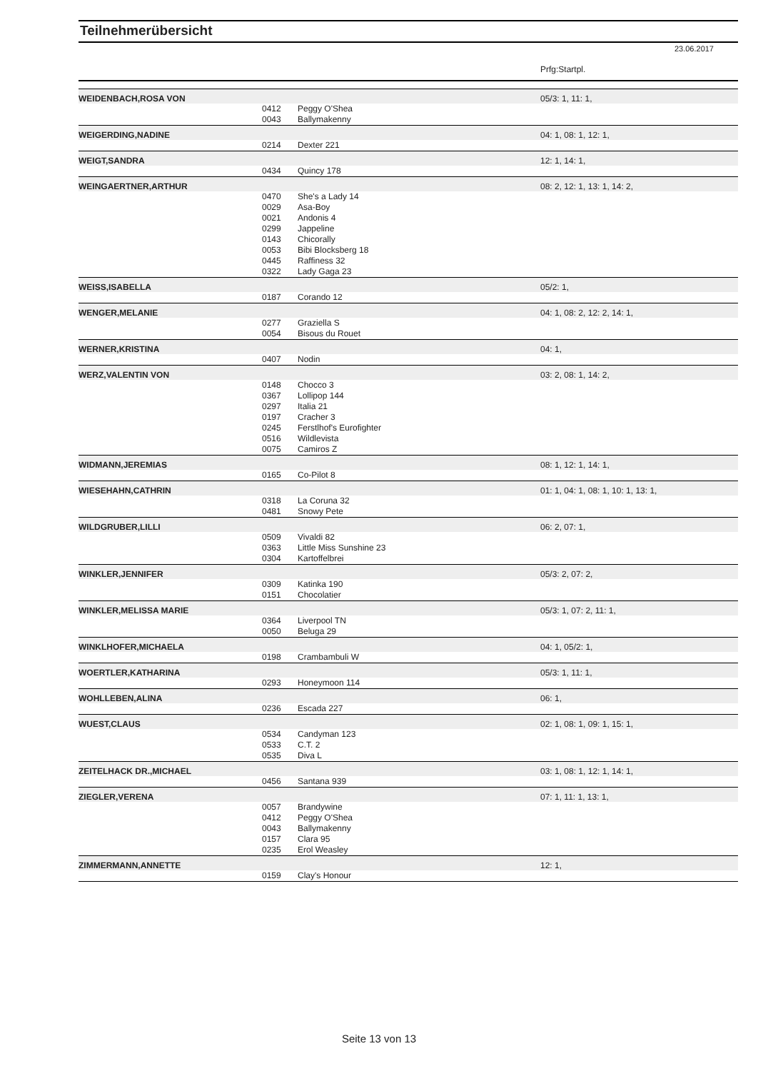Teilnehmerübersicht
23.06.2017
| | | | Prfg:Startpl. |
| WEIDENBACH,ROSA VON | | | 05/3: 1, 11: 1, |
| | 0412 | Peggy O'Shea | |
| | 0043 | Ballymakenny | |
| WEIGERDING,NADINE | | | 04: 1, 08: 1, 12: 1, |
| | 0214 | Dexter 221 | |
| WEIGT,SANDRA | | | 12: 1, 14: 1, |
| | 0434 | Quincy 178 | |
| WEINGAERTNER,ARTHUR | | | 08: 2, 12: 1, 13: 1, 14: 2, |
| | 0470 | She's a Lady 14 | |
| | 0029 | Asa-Boy | |
| | 0021 | Andonis 4 | |
| | 0299 | Jappeline | |
| | 0143 | Chicorally | |
| | 0053 | Bibi Blocksberg 18 | |
| | 0445 | Raffiness 32 | |
| | 0322 | Lady Gaga 23 | |
| WEISS,ISABELLA | | | 05/2: 1, |
| | 0187 | Corando 12 | |
| WENGER,MELANIE | | | 04: 1, 08: 2, 12: 2, 14: 1, |
| | 0277 | Graziella S | |
| | 0054 | Bisous du Rouet | |
| WERNER,KRISTINA | | | 04: 1, |
| | 0407 | Nodin | |
| WERZ,VALENTIN VON | | | 03: 2, 08: 1, 14: 2, |
| | 0148 | Chocco 3 | |
| | 0367 | Lollipop 144 | |
| | 0297 | Italia 21 | |
| | 0197 | Cracher 3 | |
| | 0245 | Ferstlhof's Eurofighter | |
| | 0516 | Wildlevista | |
| | 0075 | Camiros Z | |
| WIDMANN,JEREMIAS | | | 08: 1, 12: 1, 14: 1, |
| | 0165 | Co-Pilot 8 | |
| WIESEHAHN,CATHRIN | | | 01: 1, 04: 1, 08: 1, 10: 1, 13: 1, |
| | 0318 | La Coruna 32 | |
| | 0481 | Snowy Pete | |
| WILDGRUBER,LILLI | | | 06: 2, 07: 1, |
| | 0509 | Vivaldi 82 | |
| | 0363 | Little Miss Sunshine 23 | |
| | 0304 | Kartoffelbrei | |
| WINKLER,JENNIFER | | | 05/3: 2, 07: 2, |
| | 0309 | Katinka 190 | |
| | 0151 | Chocolatier | |
| WINKLER,MELISSA MARIE | | | 05/3: 1, 07: 2, 11: 1, |
| | 0364 | Liverpool TN | |
| | 0050 | Beluga 29 | |
| WINKLHOFER,MICHAELA | | | 04: 1, 05/2: 1, |
| | 0198 | Crambambuli W | |
| WOERTLER,KATHARINA | | | 05/3: 1, 11: 1, |
| | 0293 | Honeymoon 114 | |
| WOHLLEBEN,ALINA | | | 06: 1, |
| | 0236 | Escada 227 | |
| WUEST,CLAUS | | | 02: 1, 08: 1, 09: 1, 15: 1, |
| | 0534 | Candyman 123 | |
| | 0533 | C.T. 2 | |
| | 0535 | Diva L | |
| ZEITELHACK DR.,MICHAEL | | | 03: 1, 08: 1, 12: 1, 14: 1, |
| | 0456 | Santana 939 | |
| ZIEGLER,VERENA | | | 07: 1, 11: 1, 13: 1, |
| | 0057 | Brandywine | |
| | 0412 | Peggy O'Shea | |
| | 0043 | Ballymakenny | |
| | 0157 | Clara 95 | |
| | 0235 | Erol Weasley | |
| ZIMMERMANN,ANNETTE | | | 12: 1, |
| | 0159 | Clay's Honour | |
Seite 13 von 13